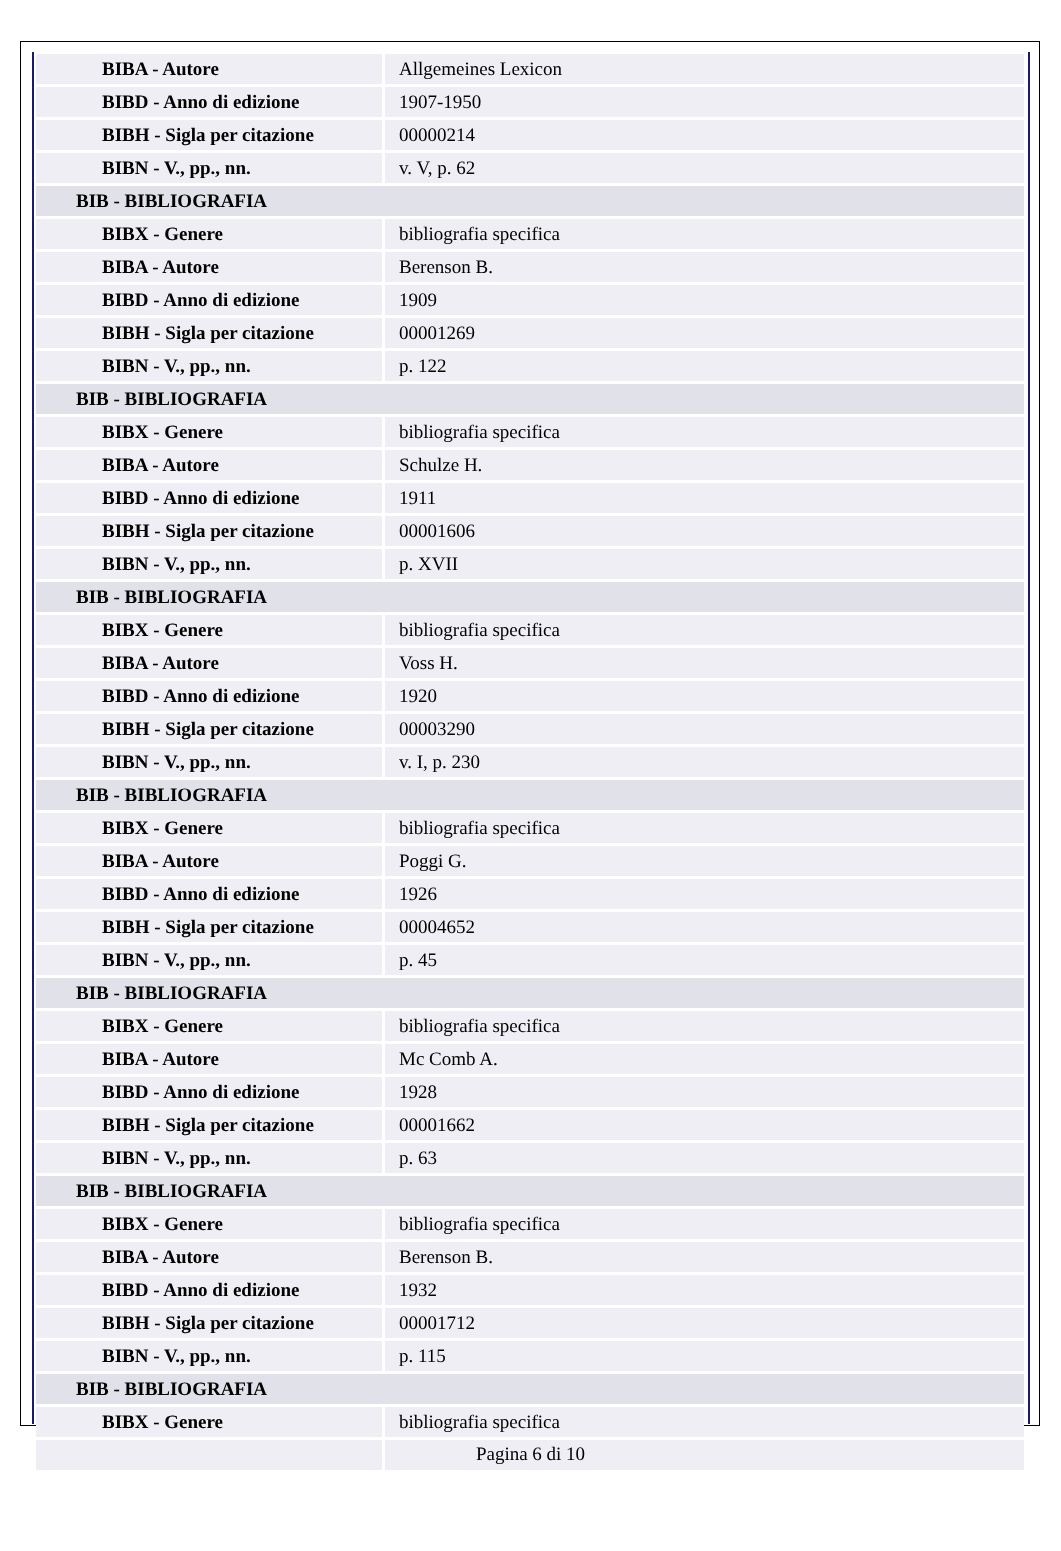| BIBA - Autore | Allgemeines Lexicon |
| BIBD - Anno di edizione | 1907-1950 |
| BIBH - Sigla per citazione | 00000214 |
| BIBN - V., pp., nn. | v. V, p. 62 |
| BIB - BIBLIOGRAFIA | |
| BIBX - Genere | bibliografia specifica |
| BIBA - Autore | Berenson B. |
| BIBD - Anno di edizione | 1909 |
| BIBH - Sigla per citazione | 00001269 |
| BIBN - V., pp., nn. | p. 122 |
| BIB - BIBLIOGRAFIA | |
| BIBX - Genere | bibliografia specifica |
| BIBA - Autore | Schulze H. |
| BIBD - Anno di edizione | 1911 |
| BIBH - Sigla per citazione | 00001606 |
| BIBN - V., pp., nn. | p. XVII |
| BIB - BIBLIOGRAFIA | |
| BIBX - Genere | bibliografia specifica |
| BIBA - Autore | Voss H. |
| BIBD - Anno di edizione | 1920 |
| BIBH - Sigla per citazione | 00003290 |
| BIBN - V., pp., nn. | v. I, p. 230 |
| BIB - BIBLIOGRAFIA | |
| BIBX - Genere | bibliografia specifica |
| BIBA - Autore | Poggi G. |
| BIBD - Anno di edizione | 1926 |
| BIBH - Sigla per citazione | 00004652 |
| BIBN - V., pp., nn. | p. 45 |
| BIB - BIBLIOGRAFIA | |
| BIBX - Genere | bibliografia specifica |
| BIBA - Autore | Mc Comb A. |
| BIBD - Anno di edizione | 1928 |
| BIBH - Sigla per citazione | 00001662 |
| BIBN - V., pp., nn. | p. 63 |
| BIB - BIBLIOGRAFIA | |
| BIBX - Genere | bibliografia specifica |
| BIBA - Autore | Berenson B. |
| BIBD - Anno di edizione | 1932 |
| BIBH - Sigla per citazione | 00001712 |
| BIBN - V., pp., nn. | p. 115 |
| BIB - BIBLIOGRAFIA | |
| BIBX - Genere | bibliografia specifica |
Pagina 6 di 10